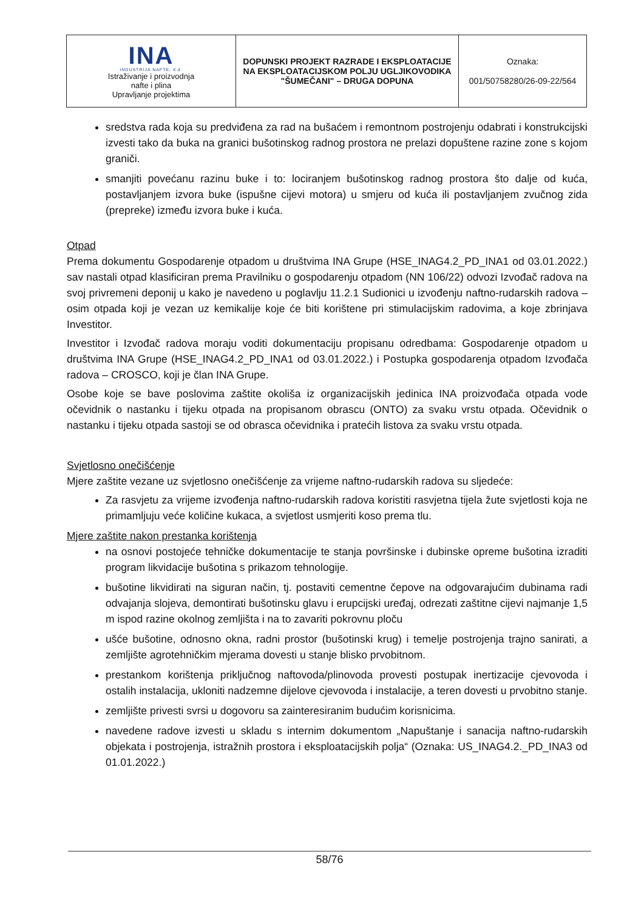| INA INDUSTRIJA NAFTE, d.d. Istraživanje i proizvodnja nafte i plina Upravljanje projektima | DOPUNSKI PROJEKT RAZRADE I EKSPLOATACIJE NA EKSPLOATACIJSKOM POLJU UGLJIKOVODIKA "ŠUMEČANI" – DRUGA DOPUNA | Oznaka: 001/50758280/26-09-22/564 |
sredstva rada koja su predviđena za rad na bušaćem i remontnom postrojenju odabrati i konstrukcijski izvesti tako da buka na granici bušotinskog radnog prostora ne prelazi dopuštene razine zone s kojom graniči.
smanjiti povećanu razinu buke i to: lociranjem bušotinskog radnog prostora što dalje od kuća, postavljanjem izvora buke (ispušne cijevi motora) u smjeru od kuća ili postavljanjem zvučnog zida (prepreke) između izvora buke i kuća.
Otpad
Prema dokumentu Gospodarenje otpadom u društvima INA Grupe (HSE_INAG4.2_PD_INA1 od 03.01.2022.) sav nastali otpad klasificiran prema Pravilniku o gospodarenju otpadom (NN 106/22) odvozi Izvođač radova na svoj privremeni deponij u kako je navedeno u poglavlju 11.2.1 Sudionici u izvođenju naftno-rudarskih radova – osim otpada koji je vezan uz kemikalije koje će biti korištene pri stimulacijskim radovima, a koje zbrinjava Investitor.
Investitor i Izvođač radova moraju voditi dokumentaciju propisanu odredbama: Gospodarenje otpadom u društvima INA Grupe (HSE_INAG4.2_PD_INA1 od 03.01.2022.) i Postupka gospodarenja otpadom Izvođača radova – CROSCO, koji je član INA Grupe.
Osobe koje se bave poslovima zaštite okoliša iz organizacijskih jedinica INA proizvođača otpada vode očevidnik o nastanku i tijeku otpada na propisanom obrascu (ONTO) za svaku vrstu otpada. Očevidnik o nastanku i tijeku otpada sastoji se od obrasca očevidnika i pratećih listova za svaku vrstu otpada.
Svjetlosno onečišćenje
Mjere zaštite vezane uz svjetlosno onečišćenje za vrijeme naftno-rudarskih radova su sljedeće:
Za rasvjetu za vrijeme izvođenja naftno-rudarskih radova koristiti rasvjetna tijela žute svjetlosti koja ne primamljuju veće količine kukaca, a svjetlost usmjeriti koso prema tlu.
Mjere zaštite nakon prestanka korištenja
na osnovi postojeće tehničke dokumentacije te stanja površinske i dubinske opreme bušotina izraditi program likvidacije bušotina s prikazom tehnologije.
bušotine likvidirati na siguran način, tj. postaviti cementne čepove na odgovarajućim dubinama radi odvajanja slojeva, demontirati bušotinsku glavu i erupcijski uređaj, odrezati zaštitne cijevi najmanje 1,5 m ispod razine okolnog zemljišta i na to zavariti pokrovnu ploču
ušće bušotine, odnosno okna, radni prostor (bušotinski krug) i temelje postrojenja trajno sanirati, a zemljište agrotehničkim mjerama dovesti u stanje blisko prvobitnom.
prestankom korištenja priključnog naftovoda/plinovoda provesti postupak inertizacije cjevovoda i ostalih instalacija, ukloniti nadzemne dijelove cjevovoda i instalacije, a teren dovesti u prvobitno stanje.
zemljište privesti svrsi u dogovoru sa zainteresiranim budućim korisnicima.
navedene radove izvesti u skladu s internim dokumentom „Napuštanje i sanacija naftno-rudarskih objekata i postrojenja, istražnih prostora i eksploatacijskih polja“ (Oznaka: US_INAG4.2._PD_INA3 od 01.01.2022.)
58/76